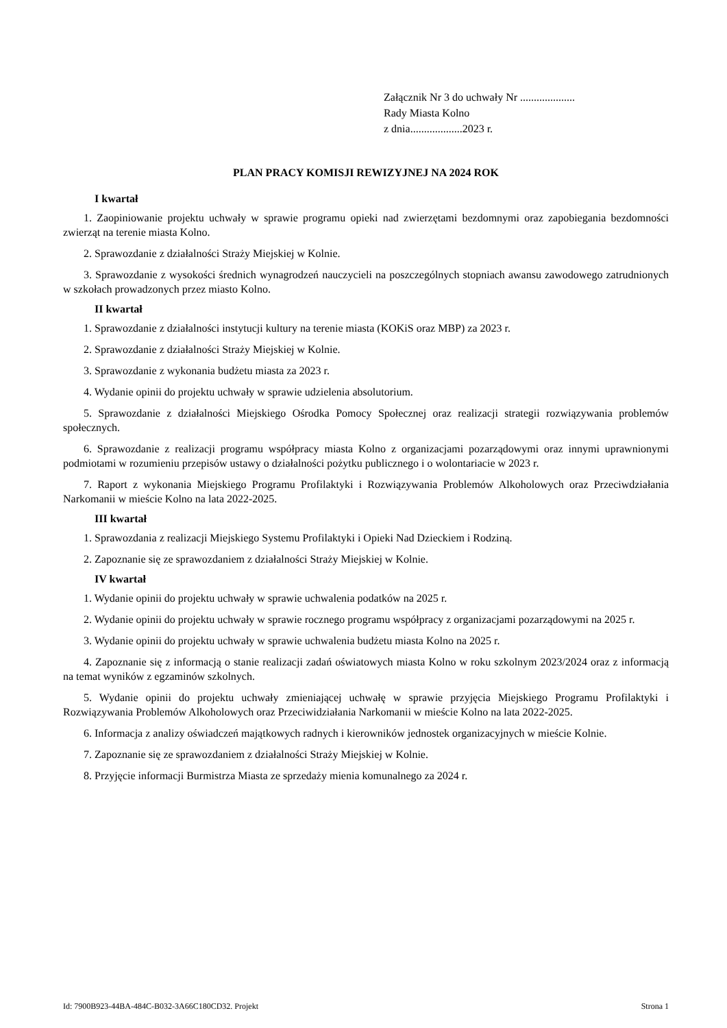Załącznik Nr 3 do uchwały Nr ....................
Rady Miasta Kolno
z dnia...................2023 r.
PLAN PRACY KOMISJI REWIZYJNEJ NA 2024 ROK
I kwartał
1. Zaopiniowanie projektu uchwały w sprawie programu opieki nad zwierzętami bezdomnymi oraz zapobiegania bezdomności zwierząt na terenie miasta Kolno.
2. Sprawozdanie z działalności Straży Miejskiej w Kolnie.
3. Sprawozdanie z wysokości średnich wynagrodzeń nauczycieli na poszczególnych stopniach awansu zawodowego zatrudnionych w szkołach prowadzonych przez miasto Kolno.
II kwartał
1. Sprawozdanie z działalności instytucji kultury na terenie miasta (KOKiS oraz MBP) za 2023 r.
2. Sprawozdanie z działalności Straży Miejskiej w Kolnie.
3. Sprawozdanie z wykonania budżetu miasta za 2023 r.
4. Wydanie opinii do projektu uchwały w sprawie udzielenia absolutorium.
5. Sprawozdanie z działalności Miejskiego Ośrodka Pomocy Społecznej oraz realizacji strategii rozwiązywania problemów społecznych.
6. Sprawozdanie z realizacji programu współpracy miasta Kolno z organizacjami pozarządowymi oraz innymi uprawnionymi podmiotami w rozumieniu przepisów ustawy o działalności pożytku publicznego i o wolontariacie w 2023 r.
7. Raport z wykonania Miejskiego Programu Profilaktyki i Rozwiązywania Problemów Alkoholowych oraz Przeciwdziałania Narkomanii w mieście Kolno na lata 2022-2025.
III kwartał
1. Sprawozdania z realizacji Miejskiego Systemu Profilaktyki i Opieki Nad Dzieckiem i Rodziną.
2. Zapoznanie się ze sprawozdaniem z działalności Straży Miejskiej w Kolnie.
IV kwartał
1. Wydanie opinii do projektu uchwały w sprawie uchwalenia podatków na 2025 r.
2. Wydanie opinii do projektu uchwały w sprawie rocznego programu współpracy z organizacjami pozarządowymi na 2025 r.
3. Wydanie opinii do projektu uchwały w sprawie uchwalenia budżetu miasta Kolno na 2025 r.
4. Zapoznanie się z informacją o stanie realizacji zadań oświatowych miasta Kolno w roku szkolnym 2023/2024 oraz z informacją na temat wyników z egzaminów szkolnych.
5. Wydanie opinii do projektu uchwały zmieniającej uchwałę w sprawie przyjęcia Miejskiego Programu Profilaktyki i Rozwiązywania Problemów Alkoholowych oraz Przeciwidziałania Narkomanii w mieście Kolno na lata 2022-2025.
6. Informacja z analizy oświadczeń majątkowych radnych i kierowników jednostek organizacyjnych w mieście Kolnie.
7. Zapoznanie się ze sprawozdaniem z działalności Straży Miejskiej w Kolnie.
8. Przyjęcie informacji Burmistrza Miasta ze sprzedaży mienia komunalnego za 2024 r.
Id: 7900B923-44BA-484C-B032-3A66C180CD32. Projekt Strona 1